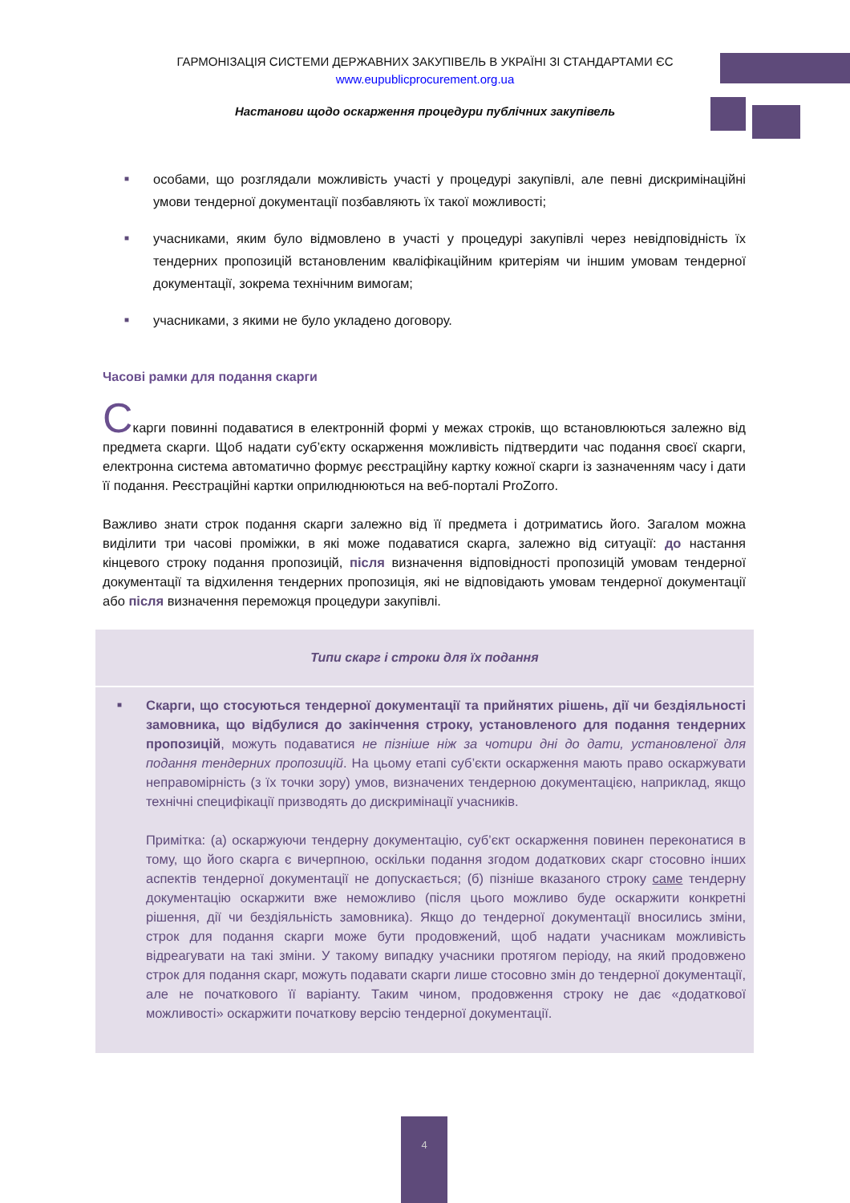ГАРМОНІЗАЦІЯ СИСТЕМИ ДЕРЖАВНИХ ЗАКУПІВЕЛЬ В УКРАЇНІ ЗІ СТАНДАРТАМИ ЄС
www.eupublicprocurement.org.ua
Настанови щодо оскарження процедури публічних закупівель
■ особами, що розглядали можливість участі у процедурі закупівлі, але певні дискримінаційні умови тендерної документації позбавляють їх такої можливості;
■ учасниками, яким було відмовлено в участі у процедурі закупівлі через невідповідність їх тендерних пропозицій встановленим кваліфікаційним критеріям чи іншим умовам тендерної документації, зокрема технічним вимогам;
■ учасниками, з якими не було укладено договору.
Часові рамки для подання скарги
Скарги повинні подаватися в електронній формі у межах строків, що встановлюються залежно від предмета скарги. Щоб надати суб’єкту оскарження можливість підтвердити час подання своєї скарги, електронна система автоматично формує реєстраційну картку кожної скарги із зазначенням часу і дати її подання. Реєстраційні картки оприлюднюються на веб-порталі ProZorro.
Важливо знати строк подання скарги залежно від її предмета і дотриматись його. Загалом можна виділити три часові проміжки, в які може подаватися скарга, залежно від ситуації: до настання кінцевого строку подання пропозицій, після визначення відповідності пропозицій умовам тендерної документації та відхилення тендерних пропозиція, які не відповідають умовам тендерної документації або після визначення переможця процедури закупівлі.
Типи скарг і строки для їх подання
■ Скарги, що стосуються тендерної документації та прийнятих рішень, дії чи бездіяльності замовника, що відбулися до закінчення строку, установленого для подання тендерних пропозицій, можуть подаватися не пізніше ніж за чотири дні до дати, установленої для подання тендерних пропозицій. На цьому етапі суб’єкти оскарження мають право оскаржувати неправомірність (з їх точки зору) умов, визначених тендерною документацією, наприклад, якщо технічні специфікації призводять до дискримінації учасників.
Примітка: (а) оскаржуючи тендерну документацію, суб’єкт оскарження повинен переконатися в тому, що його скарга є вичерпною, оскільки подання згодом додаткових скарг стосовно інших аспектів тендерної документації не допускається; (б) пізніше вказаного строку саме тендерну документацію оскаржити вже неможливо (після цього можливо буде оскаржити конкретні рішення, дії чи бездіяльність замовника). Якщо до тендерної документації вносились зміни, строк для подання скарги може бути продовжений, щоб надати учасникам можливість відреагувати на такі зміни. У такому випадку учасники протягом періоду, на який продовжено строк для подання скарг, можуть подавати скарги лише стосовно змін до тендерної документації, але не початкового її варіанту. Таким чином, продовження строку не дає «додаткової можливості» оскаржити початкову версію тендерної документації.
4